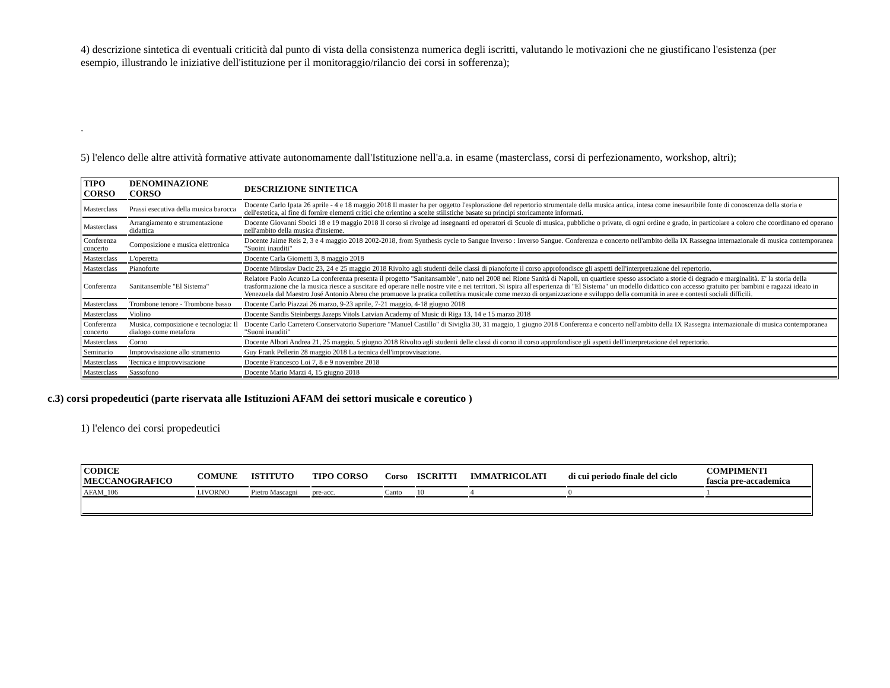4) descrizione sintetica di eventuali criticità dal punto di vista della consistenza numerica degli iscritti, valutando le motivazioni che ne giustificano l'esistenza (per esempio, illustrando le iniziative dell'istituzione per il monitoraggio/rilancio dei corsi in sofferenza);
.
5) l'elenco delle altre attività formative attivate autonomamente dall'Istituzione nell'a.a. in esame (masterclass, corsi di perfezionamento, workshop, altri);
| TIPO CORSO | DENOMINAZIONE CORSO | DESCRIZIONE SINTETICA |
| --- | --- | --- |
| Masterclass | Prassi esecutiva della musica barocca | Docente Carlo Ipata 26 aprile - 4 e 18 maggio 2018 Il master ha per oggetto l'esplorazione del repertorio strumentale della musica antica, intesa come inesauribile fonte di conoscenza della storia e dell'estetica, al fine di fornire elementi critici che orientino a scelte stilistiche basate su principi storicamente informati. |
| Masterclass | Arrangiamento e strumentazione didattica | Docente Giovanni Sbolci 18 e 19 maggio 2018 Il corso si rivolge ad insegnanti ed operatori di Scuole di musica, pubbliche o private, di ogni ordine e grado, in particolare a coloro che coordinano ed operano nell'ambito della musica d'insieme. |
| Conferenza concerto | Composizione e musica elettronica | Docente Jaime Reis 2, 3 e 4 maggio 2018 2002-2018, from Synthesis cycle to Sangue Inverso : Inverso Sangue. Conferenza e concerto nell'ambito della IX Rassegna internazionale di musica contemporanea "Suoini inauditi" |
| Masterclass | L'operetta | Docente Carla Giometti 3, 8 maggio 2018 |
| Masterclass | Pianoforte | Docente Miroslav Dacic 23, 24 e 25 maggio 2018 Rivolto agli studenti delle classi di pianoforte il corso approfondisce gli aspetti dell'interpretazione del repertorio. |
| Conferenza | Sanitansemble "El Sistema" | Relatore Paolo Acunzo La conferenza presenta il progetto "Sanitansamble", nato nel 2008 nel Rione Sanità di Napoli, un quartiere spesso associato a storie di degrado e marginalità. E' la storia della trasformazione che la musica riesce a suscitare ed operare nelle nostre vite e nei territori. Si ispira all'esperienza di "El Sistema" un modello didattico con accesso gratuito per bambini e ragazzi ideato in Venezuela dal Maestro José Antonio Abreu che promuove la pratica collettiva musicale come mezzo di organizzazione e sviluppo della comunità in aree e contesti sociali difficili. |
| Masterclass | Trombone tenore - Trombone basso | Docente Carlo Piazzai 26 marzo, 9-23 aprile, 7-21 maggio, 4-18 giugno 2018 |
| Masterclass | Violino | Docente Sandis Steinbergs Jazeps Vitols Latvian Academy of Music di Riga 13, 14 e 15 marzo 2018 |
| Conferenza concerto | Musica, composizione e tecnologia: Il dialogo come metafora | Docente Carlo Carretero Conservatorio Superiore "Manuel Castillo" di Siviglia 30, 31 maggio, 1 giugno 2018 Conferenza e concerto nell'ambito della IX Rassegna internazionale di musica contemporanea "Suoni inauditi" |
| Masterclass | Corno | Docente Albori Andrea 21, 25 maggio, 5 giugno 2018 Rivolto agli studenti delle classi di corno il corso approfondisce gli aspetti dell'interpretazione del repertorio. |
| Seminario | Improvvisazione allo strumento | Guy Frank Pellerin 28 maggio 2018 La tecnica dell'improvvisazione. |
| Masterclass | Tecnica e improvvisazione | Docente Francesco Loi 7, 8 e 9 novembre 2018 |
| Masterclass | Sassofono | Docente Mario Marzi 4, 15 giugno 2018 |
c.3) corsi propedeutici (parte riservata alle Istituzioni AFAM dei settori musicale e coreutico )
1) l'elenco dei corsi propedeutici
| CODICE MECCANOGRAFICO | COMUNE | ISTITUTO | TIPO CORSO | Corso | ISCRITTI | IMMATRICOLATI | di cui periodo finale del ciclo | COMPIMENTI fascia pre-accademica |
| --- | --- | --- | --- | --- | --- | --- | --- | --- |
| AFAM_106 | LIVORNO | Pietro Mascagni | pre-acc. | Canto | 10 | 4 | 0 | 1 |